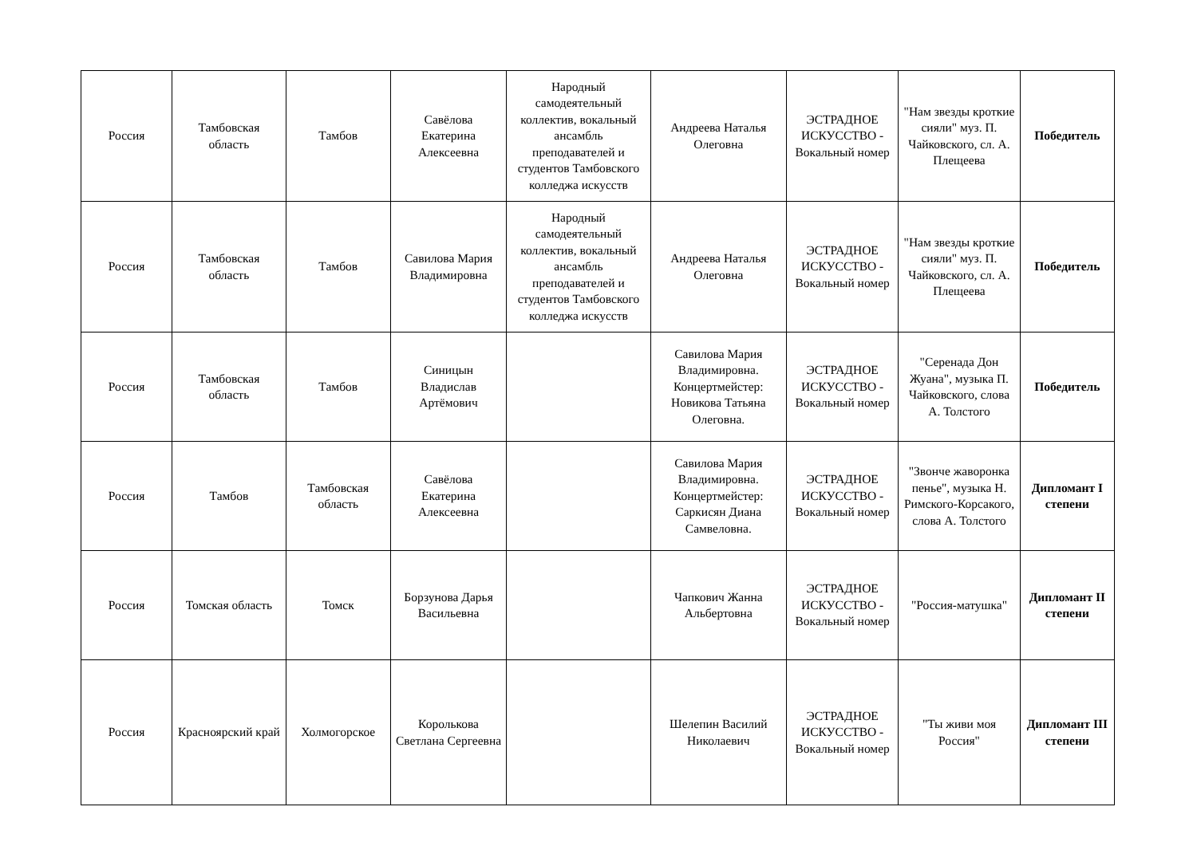| Россия | Тамбовская область | Тамбов | Савёлова Екатерина Алексеевна | Народный самодеятельный коллектив, вокальный ансамбль преподавателей и студентов Тамбовского колледжа искусств | Андреева Наталья Олеговна | ЭСТРАДНОЕ ИСКУССТВО - Вокальный номер | "Нам звезды кроткие сияли" муз. П. Чайковского, сл. А. Плещеева | Победитель |
| Россия | Тамбовская область | Тамбов | Савилова Мария Владимировна | Народный самодеятельный коллектив, вокальный ансамбль преподавателей и студентов Тамбовского колледжа искусств | Андреева Наталья Олеговна | ЭСТРАДНОЕ ИСКУССТВО - Вокальный номер | "Нам звезды кроткие сияли" муз. П. Чайковского, сл. А. Плещеева | Победитель |
| Россия | Тамбовская область | Тамбов | Синицын Владислав Артёмович | | Савилова Мария Владимировна. Концертмейстер: Новикова Татьяна Олеговна. | ЭСТРАДНОЕ ИСКУССТВО - Вокальный номер | "Серенада Дон Жуана", музыка П. Чайковского, слова А. Толстого | Победитель |
| Россия | Тамбов | Тамбовская область | Савёлова Екатерина Алексеевна | | Савилова Мария Владимировна. Концертмейстер: Саркисян Диана Самвеловна. | ЭСТРАДНОЕ ИСКУССТВО - Вокальный номер | "Звонче жаворонка пенье", музыка Н. Римского-Корсакого, слова А. Толстого | Дипломант I степени |
| Россия | Томская область | Томск | Борзунова Дарья Васильевна | | Чапкович Жанна Альбертовна | ЭСТРАДНОЕ ИСКУССТВО - Вокальный номер | "Россия-матушка" | Дипломант II степени |
| Россия | Красноярский край | Холмогорское | Королькова Светлана Сергеевна | | Шелепин Василий Николаевич | ЭСТРАДНОЕ ИСКУССТВО - Вокальный номер | "Ты живи моя Россия" | Дипломант III степени |